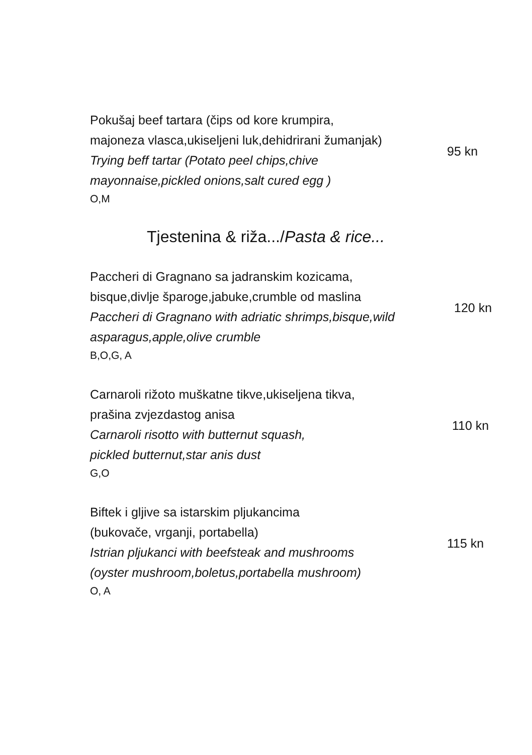Pokušaj beef tartara (čips od kore krumpira,
majoneza vlasca,ukiseljeni luk,dehidrirani žumanjak)
Trying beff tartar (Potato peel chips,chive
mayonnaise,pickled onions,salt cured egg )
O,M
95 kn
Tjestenina & riža.../Pasta & rice...
Paccheri di Gragnano sa jadranskim kozicama,
bisque,divlje šparoge,jabuke,crumble od maslina
Paccheri di Gragnano with adriatic shrimps,bisque,wild
asparagus,apple,olive crumble
B,O,G, A
120 kn
Carnaroli rižoto muškatne tikve,ukiseljena tikva,
prašina zvjezdastog anisa
Carnaroli risotto with butternut squash,
pickled butternut,star anis dust
G,O
110 kn
Biftek i gljive sa istarskim pljukancima
(bukovače, vrganji, portabella)
Istrian pljukanci with beefsteak and mushrooms
(oyster mushroom,boletus,portabella mushroom)
O, A
115 kn